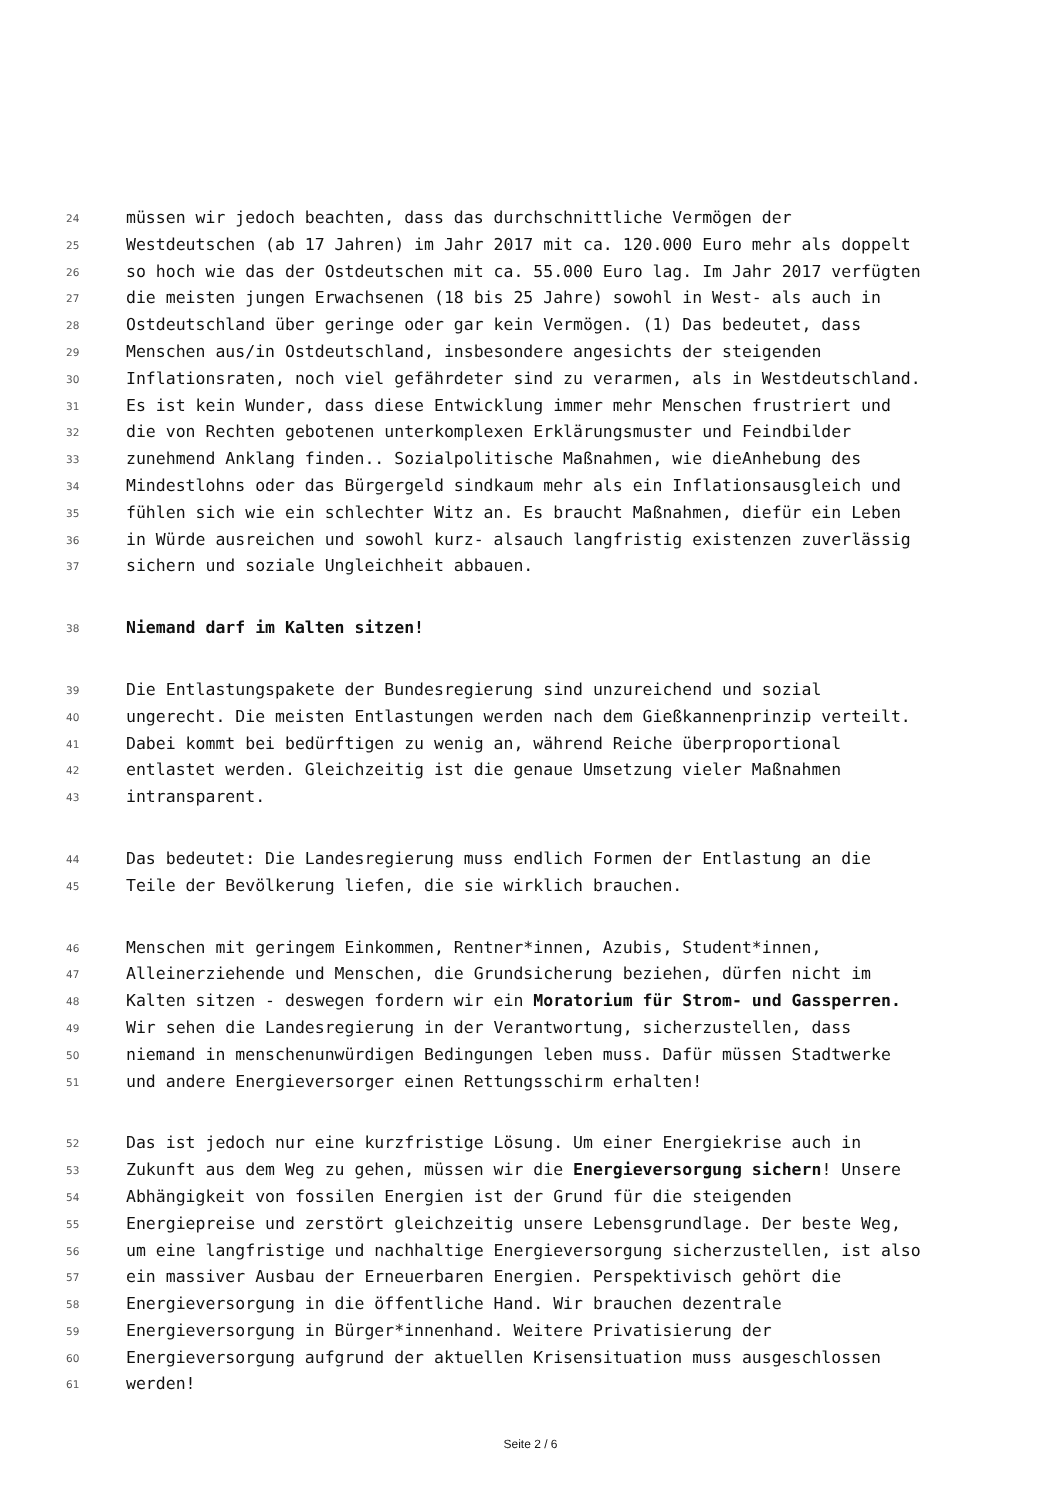24 müssen wir jedoch beachten, dass das durchschnittliche Vermögen der
25 Westdeutschen (ab 17 Jahren) im Jahr 2017 mit ca. 120.000 Euro mehr als doppelt
26 so hoch wie das der Ostdeutschen mit ca. 55.000 Euro lag. Im Jahr 2017 verfügten
27 die meisten jungen Erwachsenen (18 bis 25 Jahre) sowohl in West- als auch in
28 Ostdeutschland über geringe oder gar kein Vermögen. (1) Das bedeutet, dass
29 Menschen aus/in Ostdeutschland, insbesondere angesichts der steigenden
30 Inflationsraten, noch viel gefährdeter sind zu verarmen, als in Westdeutschland.
31 Es ist kein Wunder, dass diese Entwicklung immer mehr Menschen frustriert und
32 die von Rechten gebotenen unterkomplexen Erklärungsmuster und Feindbilder
33 zunehmend Anklang finden.. Sozialpolitische Maßnahmen, wie dieAnhebung des
34 Mindestlohns oder das Bürgergeld sindkaum mehr als ein Inflationsausgleich und
35 fühlen sich wie ein schlechter Witz an. Es braucht Maßnahmen, diefür ein Leben
36 in Würde ausreichen und sowohl kurz- alsauch langfristig existenzen zuverlässig
37 sichern und soziale Ungleichheit abbauen.
38 Niemand darf im Kalten sitzen!
39 Die Entlastungspakete der Bundesregierung sind unzureichend und sozial
40 ungerecht. Die meisten Entlastungen werden nach dem Gießkannenprinzip verteilt.
41 Dabei kommt bei bedürftigen zu wenig an, während Reiche überproportional
42 entlastet werden. Gleichzeitig ist die genaue Umsetzung vieler Maßnahmen
43 intransparent.
44 Das bedeutet: Die Landesregierung muss endlich Formen der Entlastung an die
45 Teile der Bevölkerung liefen, die sie wirklich brauchen.
46 Menschen mit geringem Einkommen, Rentner*innen, Azubis, Student*innen,
47 Alleinerziehende und Menschen, die Grundsicherung beziehen, dürfen nicht im
48 Kalten sitzen - deswegen fordern wir ein Moratorium für Strom- und Gassperren.
49 Wir sehen die Landesregierung in der Verantwortung, sicherzustellen, dass
50 niemand in menschenunwürdigen Bedingungen leben muss. Dafür müssen Stadtwerke
51 und andere Energieversorger einen Rettungsschirm erhalten!
52 Das ist jedoch nur eine kurzfristige Lösung. Um einer Energiekrise auch in
53 Zukunft aus dem Weg zu gehen, müssen wir die Energieversorgung sichern! Unsere
54 Abhängigkeit von fossilen Energien ist der Grund für die steigenden
55 Energiepreise und zerstört gleichzeitig unsere Lebensgrundlage. Der beste Weg,
56 um eine langfristige und nachhaltige Energieversorgung sicherzustellen, ist also
57 ein massiver Ausbau der Erneuerbaren Energien. Perspektivisch gehört die
58 Energieversorgung in die öffentliche Hand. Wir brauchen dezentrale
59 Energieversorgung in Bürger*innenhand. Weitere Privatisierung der
60 Energieversorgung aufgrund der aktuellen Krisensituation muss ausgeschlossen
61 werden!
Seite 2 / 6